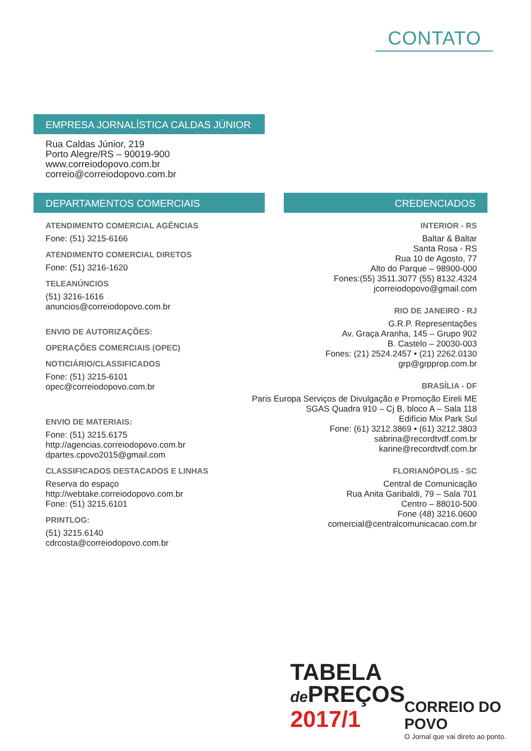CONTATO
EMPRESA JORNALÍSTICA CALDAS JÚNIOR
Rua Caldas Júnior, 219
Porto Alegre/RS – 90019-900
www.correiodopovo.com.br
correio@correiodopovo.com.br
DEPARTAMENTOS COMERCIAIS
ATENDIMENTO COMERCIAL AGÊNCIAS
Fone: (51) 3215-6166
ATENDIMENTO COMERCIAL DIRETOS
Fone: (51) 3216-1620
TELEANÚNCIOS
(51) 3216-1616
anuncios@correiodopovo.com.br
ENVIO DE AUTORIZAÇÕES:
OPERAÇÕES COMERCIAIS (OPEC)
NOTICIÁRIO/CLASSIFICADOS
Fone: (51) 3215-6101
opec@correiodopovo.com.br
ENVIO DE MATERIAIS:
Fone: (51) 3215.6175
http://agencias.correiodopovo.com.br
dpartes.cpovo2015@gmail.com
CLASSIFICADOS DESTACADOS E LINHAS
Reserva do espaço
http://webtake.correiodopovo.com.br
Fone: (51) 3215.6101
PRINTLOG:
(51) 3215.6140
cdrcosta@correiodopovo.com.br
CREDENCIADOS
INTERIOR - RS
Baltar & Baltar
Santa Rosa - RS
Rua 10 de Agosto, 77
Alto do Parque – 98900-000
Fones:(55) 3511.3077 (55) 8132.4324
jcorreiodopovo@gmail.com
RIO DE JANEIRO - RJ
G.R.P. Representações
Av. Graça Aranha, 145 – Grupo 902
B. Castelo – 20030-003
Fones: (21) 2524.2457 • (21) 2262.0130
grp@grpprop.com.br
BRASÍLIA - DF
Paris Europa Serviços de Divulgação e Promoção Eireli ME
SGAS Quadra 910 – Cj B, bloco A – Sala 118
Edifício Mix Park Sul
Fone: (61) 3212.3869 • (61) 3212.3803
sabrina@recordtvdf.com.br
karine@recordtvdf.com.br
FLORIANÓPOLIS - SC
Central de Comunicação
Rua Anita Garibaldi, 79 – Sala 701
Centro – 88010-500
Fone (48) 3216.0600
comercial@centralcomunicacao.com.br
TABELA
de PREÇOS
2017/1
CORREIO DO POVO
O Jornal que vai direto ao ponto.